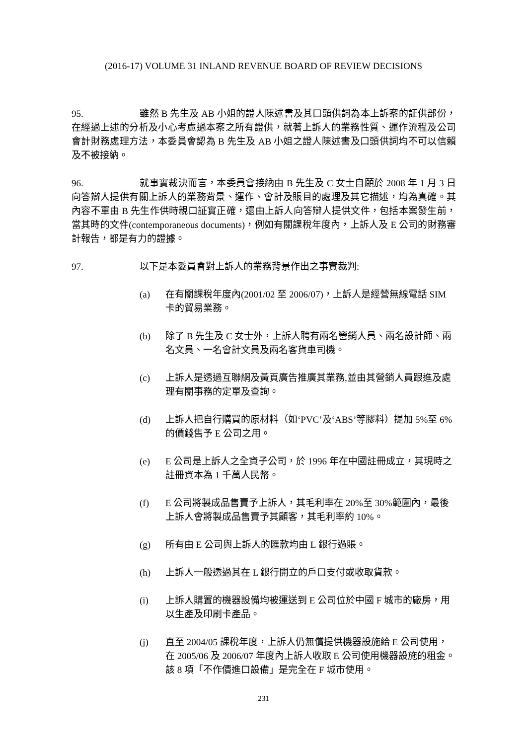(2016-17) VOLUME 31 INLAND REVENUE BOARD OF REVIEW DECISIONS
95. 雖然 B 先生及 AB 小姐的證人陳述書及其口頭供詞為本上訴案的証供部份，在經過上述的分析及小心考慮過本案之所有證供，就著上訴人的業務性質、運作流程及公司會計財務處理方法，本委員會認為 B 先生及 AB 小姐之證人陳述書及口頭供詞均不可以信賴及不被接納。
96. 就事實裁決而言，本委員會接納由 B 先生及 C 女士自願於 2008 年 1 月 3 日向答辯人提供有關上訴人的業務背景、運作、會計及賬目的處理及其它描述，均為真確。其內容不單由 B 先生作供時親口証實正確，還由上訴人向答辯人提供文件，包括本案發生前，當其時的文件(contemporaneous documents)，例如有關課稅年度內，上訴人及 E 公司的財務審計報告，都是有力的證據。
97. 以下是本委員會對上訴人的業務背景作出之事實裁判:
(a) 在有關課稅年度內(2001/02 至 2006/07)，上訴人是經營無線電話 SIM 卡的貿易業務。
(b) 除了 B 先生及 C 女士外，上訴人聘有兩名營銷人員、兩名設計師、兩名文員、一名會計文員及兩名客貨車司機。
(c) 上訴人是透過互聯網及黃頁廣告推廣其業務,並由其營銷人員跟進及處理有關事務的定單及查詢。
(d) 上訴人把自行購買的原材料（如‘PVC’及‘ABS’等膠料）提加 5%至 6%的價錢售予 E 公司之用。
(e) E 公司是上訴人之全資子公司，於 1996 年在中國註冊成立，其現時之註冊資本為 1 千萬人民幣。
(f) E 公司將製成品售賣予上訴人，其毛利率在 20%至 30%範圍內，最後上訴人會將製成品售賣予其顧客，其毛利率約 10%。
(g) 所有由 E 公司與上訴人的匯款均由 L 銀行過賬。
(h) 上訴人一般透過其在 L 銀行開立的戶口支付或收取貨款。
(i) 上訴人購置的機器設備均被運送到 E 公司位於中國 F 城市的廠房，用以生產及印刷卡產品。
(j) 直至 2004/05 課稅年度，上訴人仍無償提供機器設施給 E 公司使用，在 2005/06 及 2006/07 年度內上訴人收取 E 公司使用機器設施的租金。該 8 項「不作價進口設備」是完全在 F 城市使用。
231